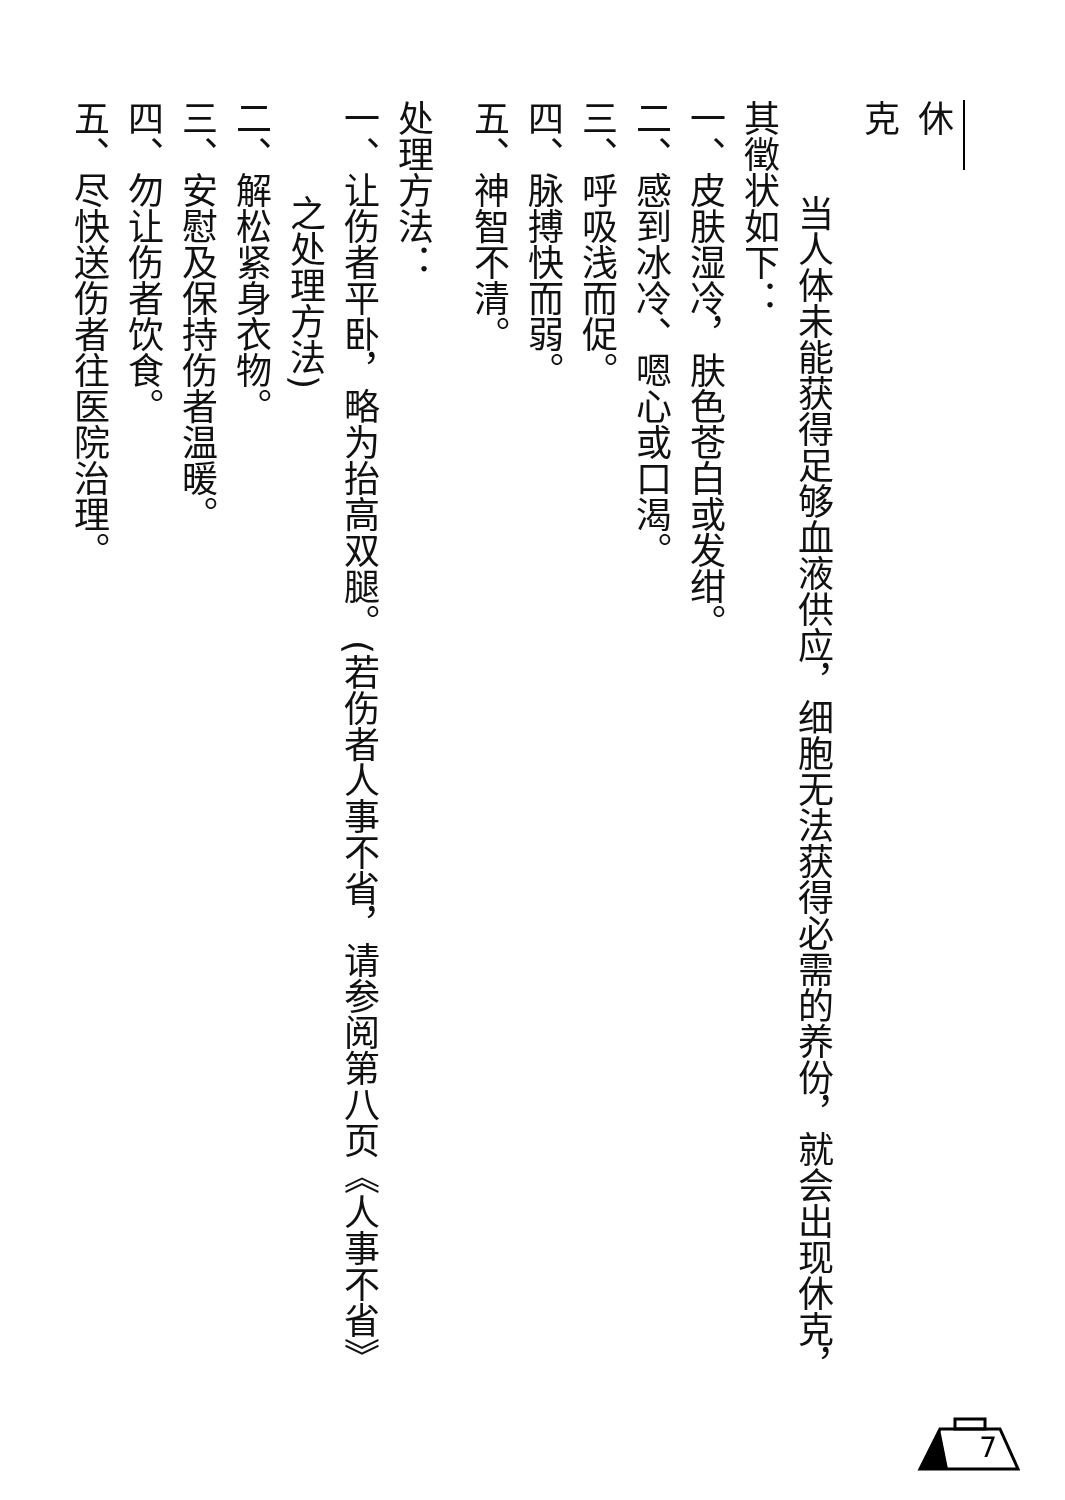休克
当人体未能获得足够血液供应，细胞无法获得必需的养份，就会出现休克，
其徵状如下：
一、皮肤湿冷，肤色苍白或发绀。
二、感到冰冷、嗯心或口渴。
三、呼吸浅而促。
四、脉搏快而弱。
五、神智不清。
处理方法：
一、让伤者平卧，略为抬高双腿。(若伤者人事不省，请参阅第八页《人事不省》
之处理方法)
二、解松紧身衣物。
三、安慰及保持伤者温暖。
四、勿让伤者饮食。
五、尽快送伤者往医院治理。
7